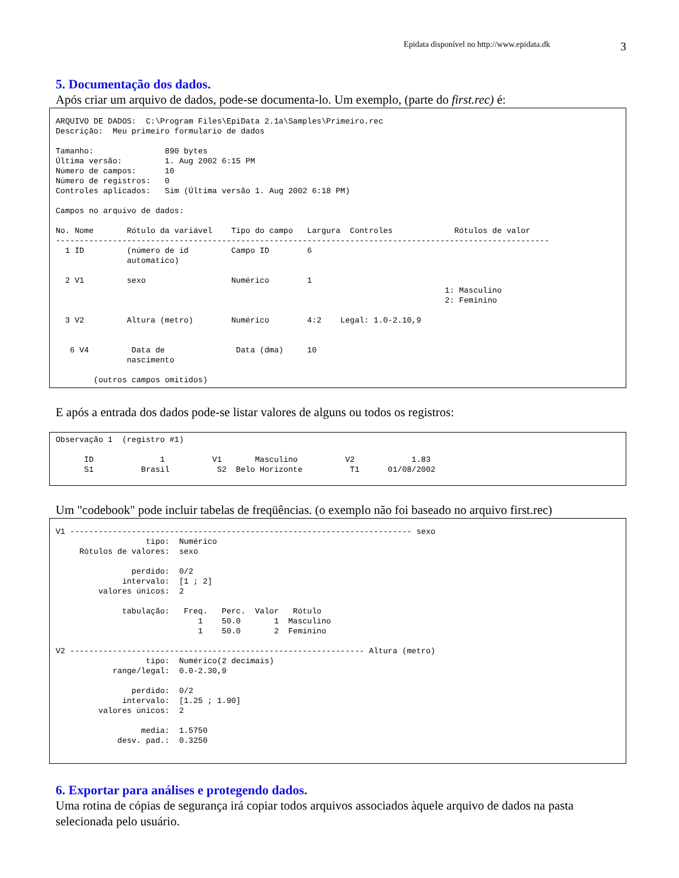Epidata disponível no http://www.epidata.dk 3
5. Documentação dos dados.
Após criar um arquivo de dados, pode-se documenta-lo. Um exemplo, (parte do first.rec) é:
ARQUIVO DE DADOS:  C:\Program Files\EpiData 2.1a\Samples\Primeiro.rec
Descrição:  Meu primeiro formulario de dados

Tamanho:               890 bytes
Última versão:         1. Aug 2002 6:15 PM
Número de campos:      10
Número de registros:   0
Controles aplicados:   Sim (Última versão 1. Aug 2002 6:18 PM)

Campos no arquivo de dados:

No. Nome       Rótulo da variável    Tipo do campo   Largura  Controles             Rótulos de valor
--------------------------------------------------------------------------------------------------------
  1 ID         (número de id         Campo ID        6
               automatico)

  2 V1         sexo                  Numérico        1
                                                                                  1: Masculino
                                                                                  2: Feminino

  3 V2         Altura (metro)        Numérico        4:2    Legal: 1.0-2.10,9


   6 V4         Data de               Data (dma)     10
               nascimento

        (outros campos omitidos)
E após a entrada dos dados pode-se listar valores de alguns ou todos os registros:
Observação 1  (registro #1)

      ID              1          V1       Masculino          V2            1.83
      S1          Brasil          S2  Belo Horizonte          T1      01/08/2002
Um "codebook" pode incluir tabelas de freqüências. (o exemplo não foi baseado no arquivo first.rec)
V1 ------------------------------------------------------------------------ sexo
                   tipo:  Numérico
     Rótulos de valores:  sexo

                perdido:  0/2
              intervalo:  [1 ; 2]
         valores únicos:  2

              tabulação:   Freq.   Perc.  Valor   Rótulo
                              1    50.0       1  Masculino
                              1    50.0       2  Feminino

V2 -------------------------------------------------------------- Altura (metro)
                   tipo:  Numérico(2 decimais)
            range/legal:  0.0-2.30,9

                perdido:  0/2
              intervalo:  [1.25 ; 1.90]
         valores únicos:  2

                  media:  1.5750
             desv. pad.:  0.3250
6. Exportar para análises e protegendo dados.
Uma rotina de cópias de segurança irá copiar todos arquivos associados àquele arquivo de dados na pasta selecionada pelo usuário.